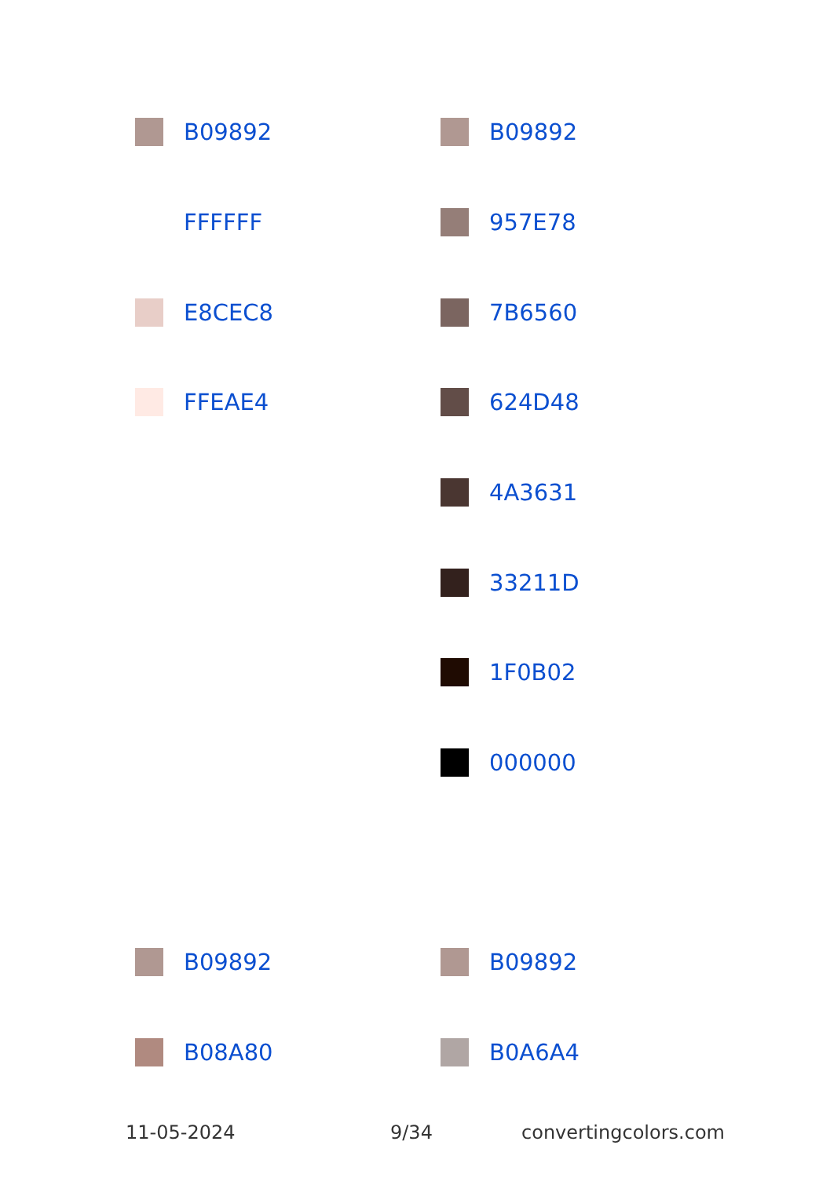B09892 B09892
FFFFFF 957E78
E8CEC8 7B6560
FFEAE4 624D48
4A3631
33211D
1F0B02
000000
B09892 B09892
B08A80 B0A6A4
11-05-2024 9/34 convertingcolors.com